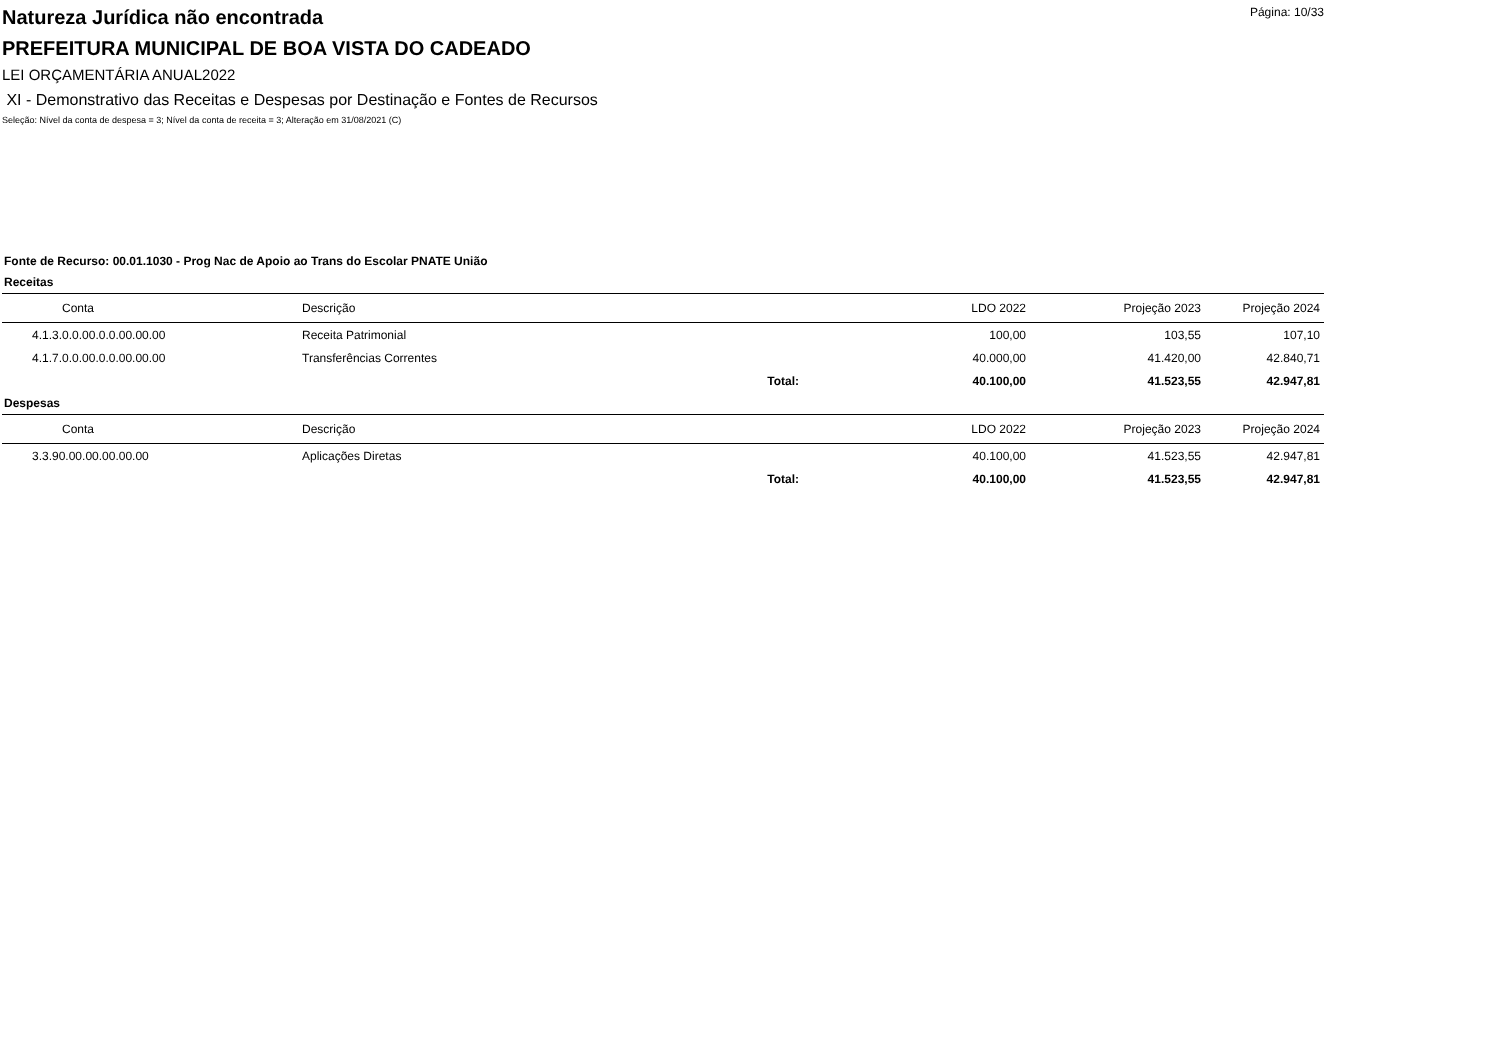Página: 10/33
Natureza Jurídica não encontrada
PREFEITURA MUNICIPAL DE BOA VISTA DO CADEADO
LEI ORÇAMENTÁRIA ANUAL2022
XI - Demonstrativo das Receitas e Despesas por Destinação e Fontes de Recursos
Seleção: Nível da conta de despesa = 3; Nível da conta de receita = 3; Alteração em 31/08/2021 (C)
Fonte de Recurso: 00.01.1030 - Prog Nac de Apoio ao Trans do Escolar PNATE União
Receitas
| Conta | Descrição | | LDO 2022 | Projeção 2023 | Projeção 2024 |
| --- | --- | --- | --- | --- | --- |
| 4.1.3.0.0.00.0.0.00.00.00 | Receita Patrimonial | | 100,00 | 103,55 | 107,10 |
| 4.1.7.0.0.00.0.0.00.00.00 | Transferências Correntes | | 40.000,00 | 41.420,00 | 42.840,71 |
| | Total: | | 40.100,00 | 41.523,55 | 42.947,81 |
Despesas
| Conta | Descrição | | LDO 2022 | Projeção 2023 | Projeção 2024 |
| --- | --- | --- | --- | --- | --- |
| 3.3.90.00.00.00.00.00 | Aplicações Diretas | | 40.100,00 | 41.523,55 | 42.947,81 |
| | Total: | | 40.100,00 | 41.523,55 | 42.947,81 |